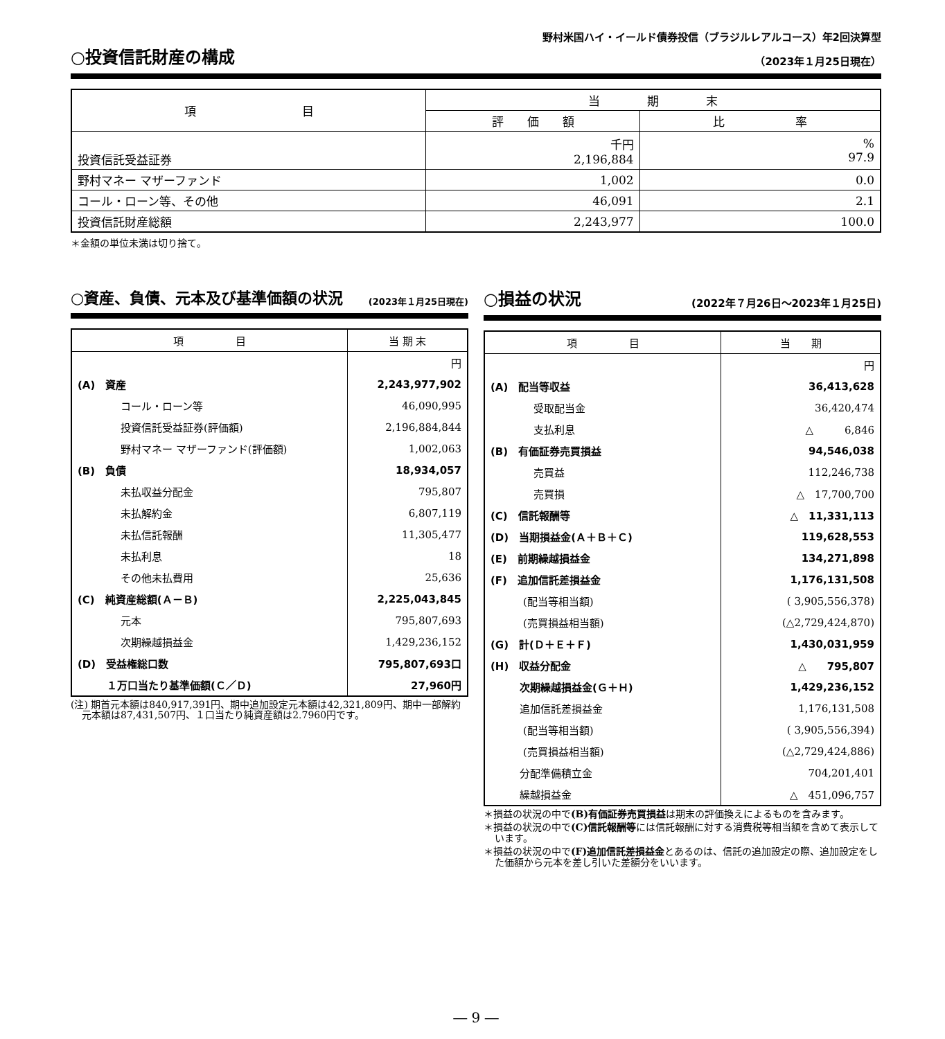野村米国ハイ・イールド債券投信（ブラジルレアルコース）年2回決算型
○投資信託財産の構成 （2023年１月25日現在）
| 項 目 | 当 期 末 | |
| --- | --- | --- |
| | 評 価 額 | 比 率 |
| 投資信託受益証券 | 千円 2,196,884 | % 97.9 |
| 野村マネー マザーファンド | 1,002 | 0.0 |
| コール・ローン等、その他 | 46,091 | 2.1 |
| 投資信託財産総額 | 2,243,977 | 100.0 |
＊金額の単位未満は切り捨て。
○資産、負債、元本及び基準価額の状況 (2023年１月25日現在)
| 項 目 | 当 期 末 |
| --- | --- |
| | 円 |
| (A) 資産 | 2,243,977,902 |
| コール・ローン等 | 46,090,995 |
| 投資信託受益証券(評価額) | 2,196,884,844 |
| 野村マネー マザーファンド(評価額) | 1,002,063 |
| (B) 負債 | 18,934,057 |
| 未払収益分配金 | 795,807 |
| 未払解約金 | 6,807,119 |
| 未払信託報酬 | 11,305,477 |
| 未払利息 | 18 |
| その他未払費用 | 25,636 |
| (C) 純資産総額(Ａ－Ｂ) | 2,225,043,845 |
| 元本 | 795,807,693 |
| 次期繰越損益金 | 1,429,236,152 |
| (D) 受益権総口数 | 795,807,693口 |
| １万口当たり基準価額(Ｃ／Ｄ) | 27,960円 |
(注) 期首元本額は840,917,391円、期中追加設定元本額は42,321,809円、期中一部解約元本額は87,431,507円、１口当たり純資産額は2.7960円です。
○損益の状況 (2022年７月26日～2023年１月25日)
| 項 目 | 当 期 |
| --- | --- |
| | 円 |
| (A) 配当等収益 | 36,413,628 |
| 受取配当金 | 36,420,474 |
| 支払利息 | △ 6,846 |
| (B) 有価証券売買損益 | 94,546,038 |
| 売買益 | 112,246,738 |
| 売買損 | △ 17,700,700 |
| (C) 信託報酬等 | △ 11,331,113 |
| (D) 当期損益金(Ａ＋Ｂ＋Ｃ) | 119,628,553 |
| (E) 前期繰越損益金 | 134,271,898 |
| (F) 追加信託差損益金 | 1,176,131,508 |
| (配当等相当額) | ( 3,905,556,378) |
| (売買損益相当額) | (△2,729,424,870) |
| (G) 計(Ｄ＋Ｅ＋Ｆ) | 1,430,031,959 |
| (H) 収益分配金 | △ 795,807 |
| 次期繰越損益金(Ｇ＋Ｈ) | 1,429,236,152 |
| 追加信託差損益金 | 1,176,131,508 |
| (配当等相当額) | ( 3,905,556,394) |
| (売買損益相当額) | (△2,729,424,886) |
| 分配準備積立金 | 704,201,401 |
| 繰越損益金 | △ 451,096,757 |
＊損益の状況の中で(B)有価証券売買損益は期末の評価換えによるものを含みます。
＊損益の状況の中で(C)信託報酬等には信託報酬に対する消費税等相当額を含めて表示しています。
＊損益の状況の中で(F)追加信託差損益金とあるのは、信託の追加設定の際、追加設定をした価額から元本を差し引いた差額分をいいます。
― 9 ―